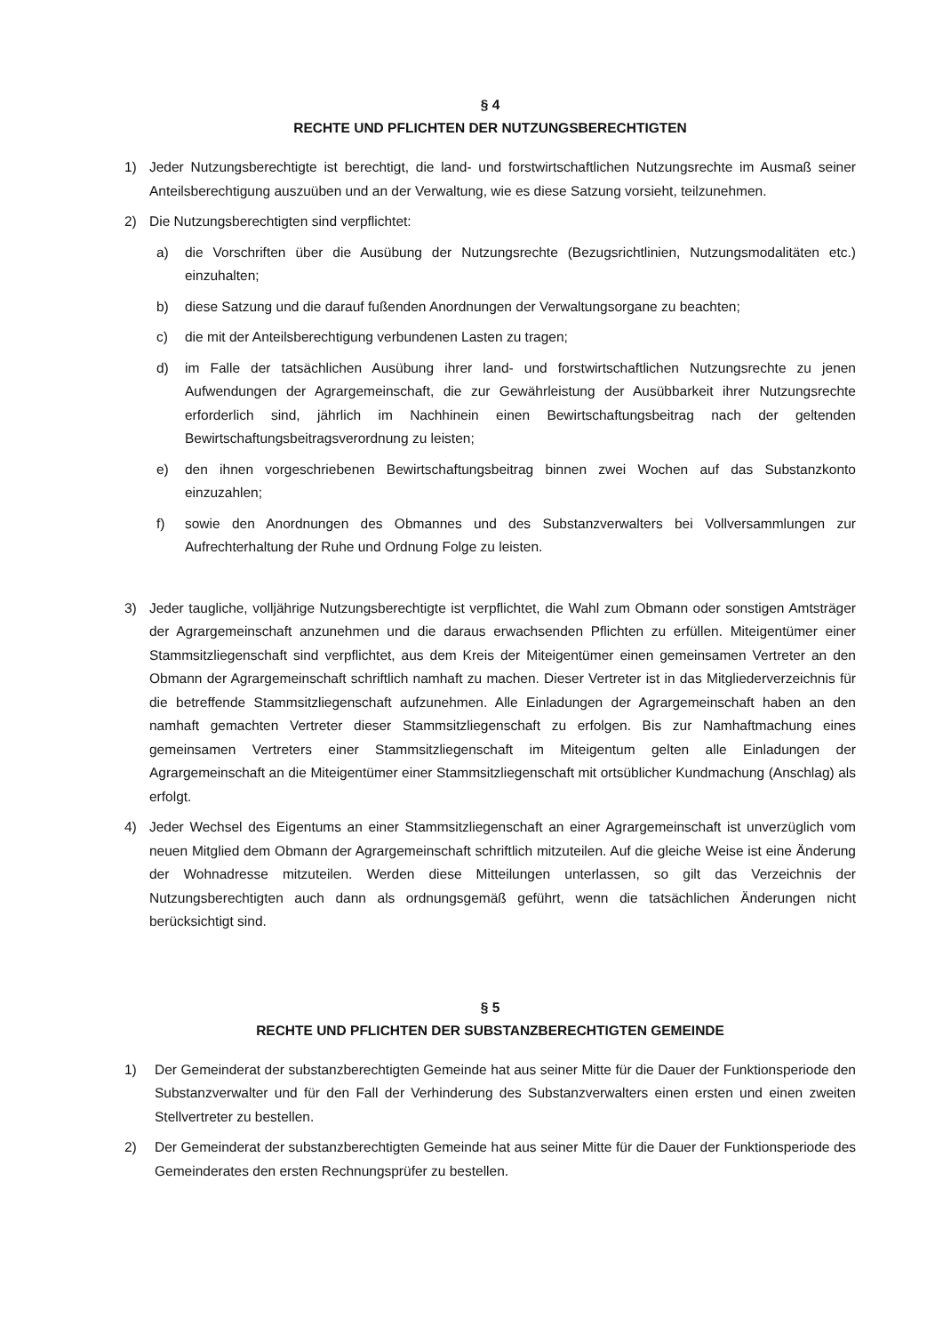§ 4
RECHTE UND PFLICHTEN DER NUTZUNGSBERECHTIGTEN
1) Jeder Nutzungsberechtigte ist berechtigt, die land- und forstwirtschaftlichen Nutzungsrechte im Ausmaß seiner Anteilsberechtigung auszuüben und an der Verwaltung, wie es diese Satzung vorsieht, teilzunehmen.
2) Die Nutzungsberechtigten sind verpflichtet:
a) die Vorschriften über die Ausübung der Nutzungsrechte (Bezugsrichtlinien, Nutzungsmodalitäten etc.) einzuhalten;
b) diese Satzung und die darauf fußenden Anordnungen der Verwaltungsorgane zu beachten;
c) die mit der Anteilsberechtigung verbundenen Lasten zu tragen;
d) im Falle der tatsächlichen Ausübung ihrer land- und forstwirtschaftlichen Nutzungsrechte zu jenen Aufwendungen der Agrargemeinschaft, die zur Gewährleistung der Ausübbarkeit ihrer Nutzungsrechte erforderlich sind, jährlich im Nachhinein einen Bewirtschaftungsbeitrag nach der geltenden Bewirtschaftungsbeitragsverordnung zu leisten;
e) den ihnen vorgeschriebenen Bewirtschaftungsbeitrag binnen zwei Wochen auf das Substanzkonto einzuzahlen;
f) sowie den Anordnungen des Obmannes und des Substanzverwalters bei Vollversammlungen zur Aufrechterhaltung der Ruhe und Ordnung Folge zu leisten.
3) Jeder taugliche, volljährige Nutzungsberechtigte ist verpflichtet, die Wahl zum Obmann oder sonstigen Amtsträger der Agrargemeinschaft anzunehmen und die daraus erwachsenden Pflichten zu erfüllen. Miteigentümer einer Stammsitzliegenschaft sind verpflichtet, aus dem Kreis der Miteigentümer einen gemeinsamen Vertreter an den Obmann der Agrargemeinschaft schriftlich namhaft zu machen. Dieser Vertreter ist in das Mitgliederverzeichnis für die betreffende Stammsitzliegenschaft aufzunehmen. Alle Einladungen der Agrargemeinschaft haben an den namhaft gemachten Vertreter dieser Stammsitzliegenschaft zu erfolgen. Bis zur Namhaftmachung eines gemeinsamen Vertreters einer Stammsitzliegenschaft im Miteigentum gelten alle Einladungen der Agrargemeinschaft an die Miteigentümer einer Stammsitzliegenschaft mit ortsüblicher Kundmachung (Anschlag) als erfolgt.
4) Jeder Wechsel des Eigentums an einer Stammsitzliegenschaft an einer Agrargemeinschaft ist unverzüglich vom neuen Mitglied dem Obmann der Agrargemeinschaft schriftlich mitzuteilen. Auf die gleiche Weise ist eine Änderung der Wohnadresse mitzuteilen. Werden diese Mitteilungen unterlassen, so gilt das Verzeichnis der Nutzungsberechtigten auch dann als ordnungsgemäß geführt, wenn die tatsächlichen Änderungen nicht berücksichtigt sind.
§ 5
RECHTE UND PFLICHTEN DER SUBSTANZBERECHTIGTEN GEMEINDE
1) Der Gemeinderat der substanzberechtigten Gemeinde hat aus seiner Mitte für die Dauer der Funktionsperiode den Substanzverwalter und für den Fall der Verhinderung des Substanzverwalters einen ersten und einen zweiten Stellvertreter zu bestellen.
2) Der Gemeinderat der substanzberechtigten Gemeinde hat aus seiner Mitte für die Dauer der Funktionsperiode des Gemeinderates den ersten Rechnungsprüfer zu bestellen.